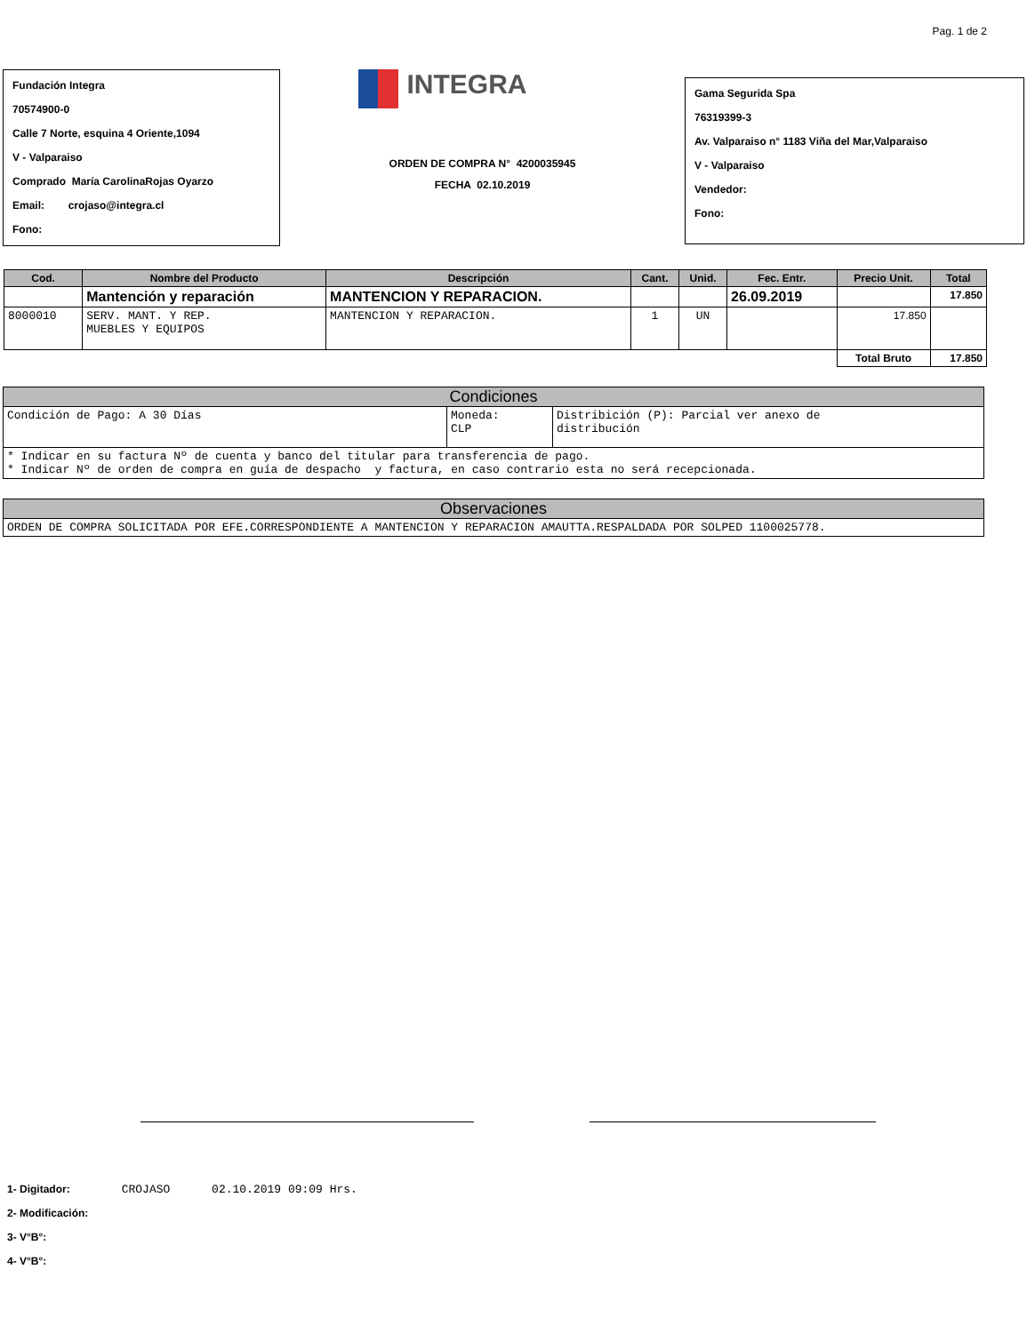Pag. 1 de 2
Fundación Integra
70574900-0
Calle 7 Norte, esquina 4 Oriente,1094
V - Valparaiso
Comprado María CarolinaRojas Oyarzo
Email: crojaso@integra.cl
Fono:
INTEGRA
ORDEN DE COMPRA N° 4200035945
FECHA 02.10.2019
Gama Segurida Spa
76319399-3
Av. Valparaiso n° 1183 Viña del Mar,Valparaiso
V - Valparaiso
Vendedor:
Fono:
| Cod. | Nombre del Producto | Descripción | Cant. | Unid. | Fec. Entr. | Precio Unit. | Total |
| --- | --- | --- | --- | --- | --- | --- | --- |
| | Mantención y reparación | MANTENCION Y REPARACION. | | | 26.09.2019 | | 17.850 |
| 8000010 | SERV. MANT. Y REP. MUEBLES Y EQUIPOS | MANTENCION Y REPARACION. | 1 | UN | | 17.850 | |
| | | | | | | Total Bruto | 17.850 |
Condiciones
| Condición de Pago: A 30 Días | Moneda: CLP | Distribición (P): Parcial ver anexo de distribución |
| * Indicar en su factura Nº de cuenta y banco del titular para transferencia de pago. * Indicar Nº de orden de compra en guía de despacho y factura, en caso contrario esta no será recepcionada. | | |
Observaciones
| ORDEN DE COMPRA SOLICITADA POR EFE.CORRESPONDIENTE A MANTENCION Y REPARACION AMAUTTA.RESPALDADA POR SOLPED 1100025778. |
1- Digitador: CROJASO 02.10.2019 09:09 Hrs.
2- Modificación:
3- V°B°:
4- V°B°: